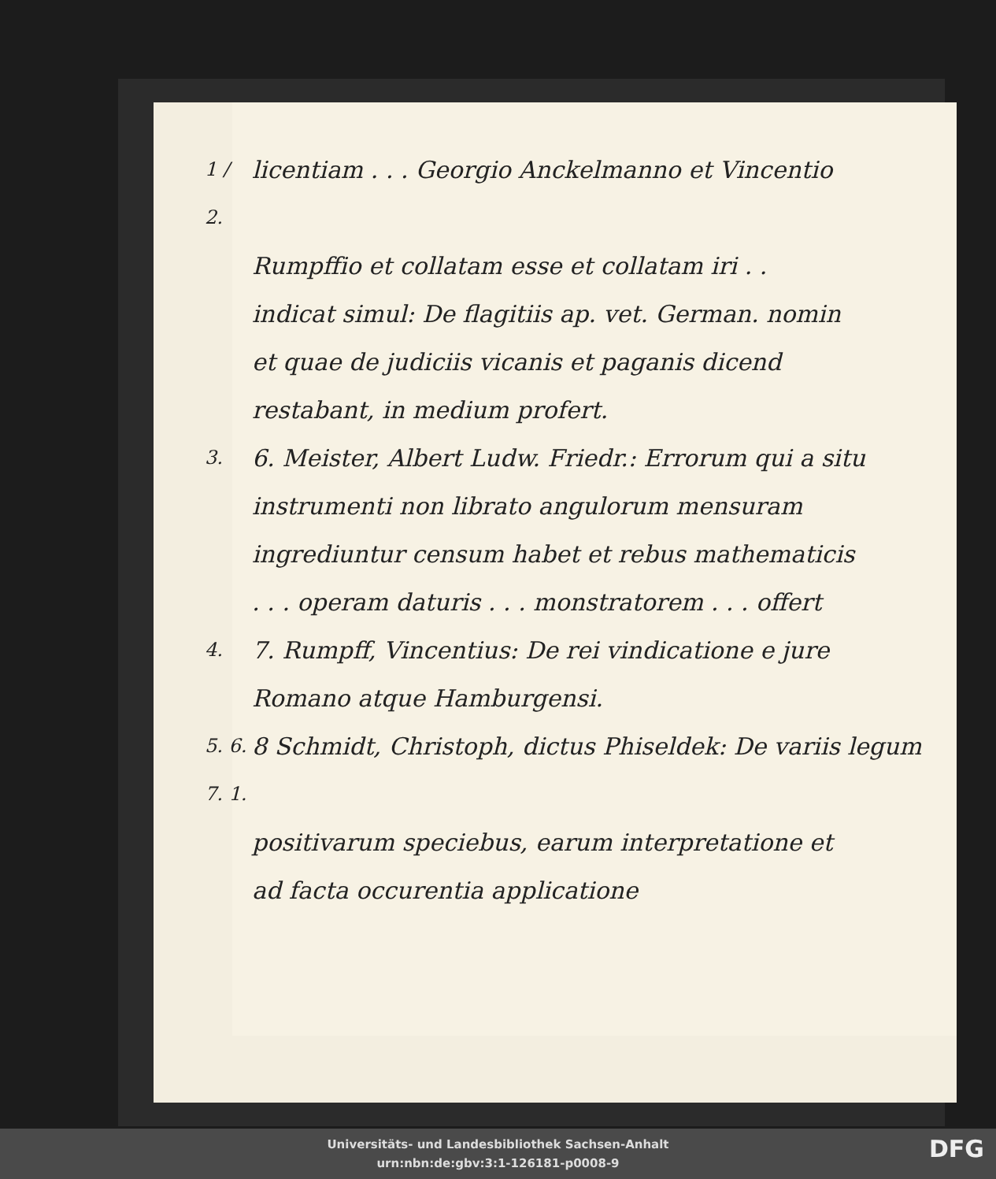1 / 2.
licentiam . . . Georgio Anckelmanno et Vincentio
Rumpffio et collatam esse et collatam iri . .
indicat simul: De flagitiis ap. vet. German. nomin
et quae de judiciis vicanis et paganis dicend
restabant, in medium profert.
3.
6. Meister, Albert Ludw. Friedr.: Errorum qui a situ
instrumenti non librato angulorum mensuram
ingrediuntur censum habet et rebus mathematicis
. . . operam daturis . . . monstratorem . . . offert
4.
7. Rumpff, Vincentius: De rei vindicatione e jure
Romano atque Hamburgensi.
5. 6. 7. 1.
8 Schmidt, Christoph, dictus Phiseldek: De variis legum
positivarum speciebus, earum interpretatione et
ad facta occurentia applicatione
Universitäts- und Landesbibliothek Sachsen-Anhalt
urn:nbn:de:gbv:3:1-126181-p0008-9
DFG